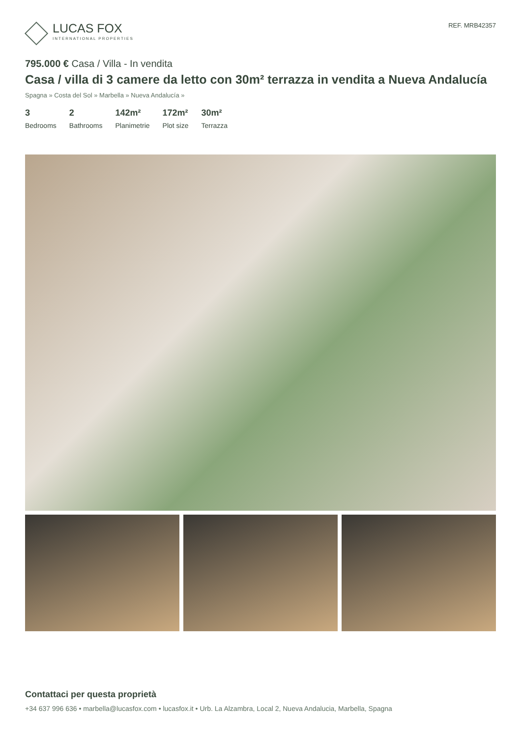LUCAS FOX
INTERNATIONAL PROPERTIES
REF. MRB42357
795.000 € Casa / Villa - In vendita
Casa / villa di 3 camere da letto con 30m² terrazza in vendita a Nueva Andalucía
Spagna » Costa del Sol » Marbella » Nueva Andalucía »
3
Bedrooms
2
Bathrooms
142m²
Planimetrie
172m²
Plot size
30m²
Terrazza
Contattaci per questa proprietà
+34 637 996 636 • marbella@lucasfox.com • lucasfox.it • Urb. La Alzambra, Local 2, Nueva Andalucia, Marbella, Spagna